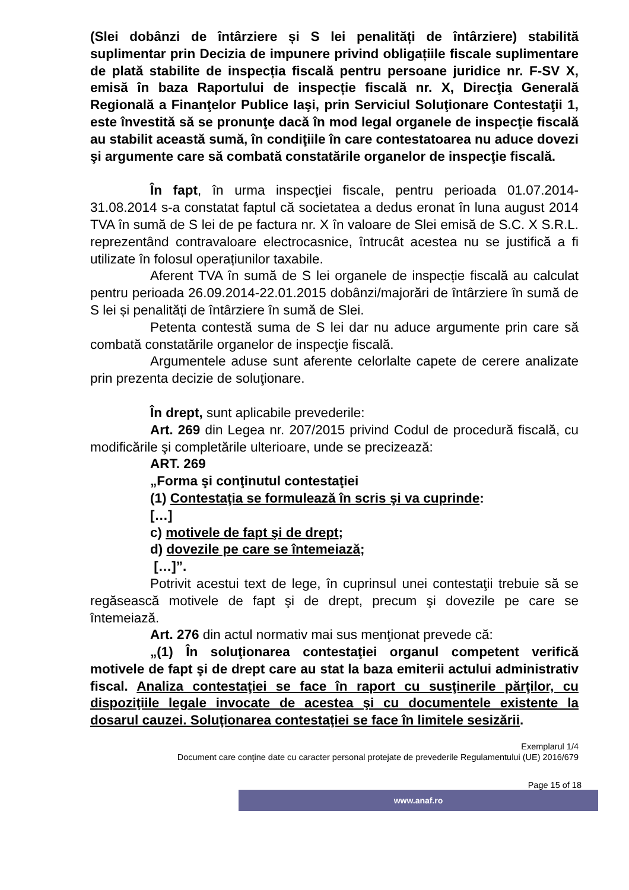(Slei dobânzi de întârziere și S lei penalități de întârziere) stabilită suplimentar prin Decizia de impunere privind obligațiile fiscale suplimentare de plată stabilite de inspecția fiscală pentru persoane juridice nr. F-SV X, emisă în baza Raportului de inspecție fiscală nr. X, Direcţia Generală Regională a Finanţelor Publice Iaşi, prin Serviciul Soluţionare Contestaţii 1, este învestită să se pronunţe dacă în mod legal organele de inspecţie fiscală au stabilit această sumă, în condiţiile în care contestatoarea nu aduce dovezi şi argumente care să combată constatările organelor de inspecţie fiscală.
În fapt, în urma inspecţiei fiscale, pentru perioada 01.07.2014-31.08.2014 s-a constatat faptul că societatea a dedus eronat în luna august 2014 TVA în sumă de S lei de pe factura nr. X în valoare de Slei emisă de S.C. X S.R.L. reprezentând contravaloare electrocasnice, întrucât acestea nu se justifică a fi utilizate în folosul operațiunilor taxabile.
Aferent TVA în sumă de S lei organele de inspecție fiscală au calculat pentru perioada 26.09.2014-22.01.2015 dobânzi/majorări de întârziere în sumă de S lei și penalități de întârziere în sumă de Slei.
Petenta contestă suma de S lei dar nu aduce argumente prin care să combată constatările organelor de inspecţie fiscală.
Argumentele aduse sunt aferente celorlalte capete de cerere analizate prin prezenta decizie de soluţionare.
În drept, sunt aplicabile prevederile:
Art. 269 din Legea nr. 207/2015 privind Codul de procedură fiscală, cu modificările şi completările ulterioare, unde se precizează:
ART. 269
„Forma şi conţinutul contestaţiei
(1) Contestaţia se formulează în scris şi va cuprinde:
[…]
c) motivele de fapt şi de drept;
d) dovezile pe care se întemeiază;
[…]”.
Potrivit acestui text de lege, în cuprinsul unei contestaţii trebuie să se regăsească motivele de fapt şi de drept, precum şi dovezile pe care se întemeiază.
Art. 276 din actul normativ mai sus menţionat prevede că:
„(1) În soluţionarea contestaţiei organul competent verifică motivele de fapt şi de drept care au stat la baza emiterii actului administrativ fiscal. Analiza contestaţiei se face în raport cu susţinerile părţilor, cu dispoziţiile legale invocate de acestea şi cu documentele existente la dosarul cauzei. Soluţionarea contestaţiei se face în limitele sesizării.
Exemplarul 1/4
Document care conţine date cu caracter personal protejate de prevederile Regulamentului (UE) 2016/679
Page 15 of 18
www.anaf.ro